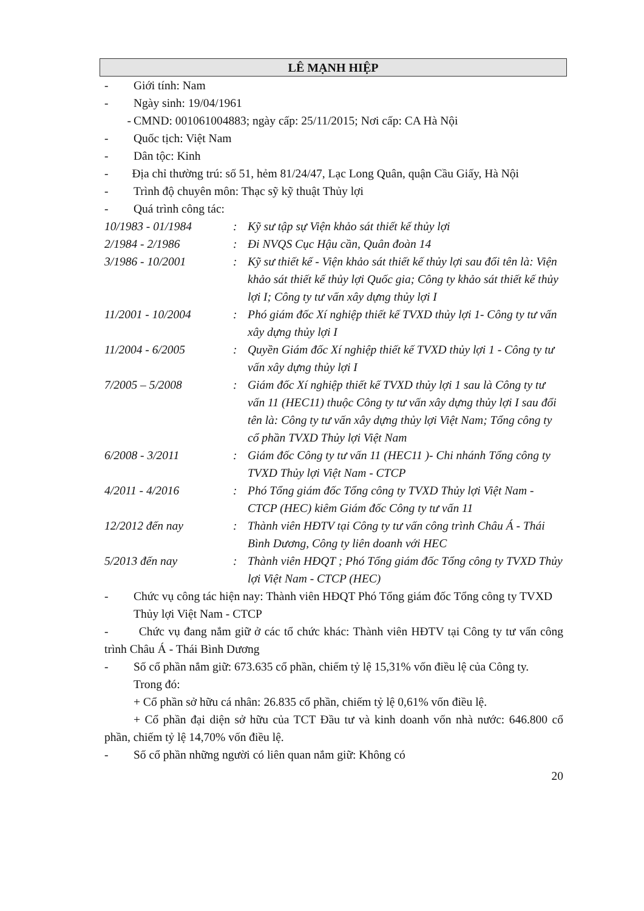LÊ MẠNH HIỆP
- Giới tính: Nam
- Ngày sinh: 19/04/1961
- CMND: 001061004883; ngày cấp: 25/11/2015; Nơi cấp: CA Hà Nội
- Quốc tịch: Việt Nam
- Dân tộc: Kinh
- Địa chỉ thường trú: số 51, hẻm 81/24/47, Lạc Long Quân, quận Cầu Giấy, Hà Nội
- Trình độ chuyên môn: Thạc sỹ kỹ thuật Thủy lợi
- Quá trình công tác:
10/1983 - 01/1984: Kỹ sư tập sự Viện khảo sát thiết kế thủy lợi
2/1984 - 2/1986: Đi NVQS Cục Hậu cần, Quân đoàn 14
3/1986 - 10/2001: Kỹ sư thiết kế - Viện khảo sát thiết kế thủy lợi sau đổi tên là: Viện khảo sát thiết kế thủy lợi Quốc gia; Công ty khảo sát thiết kế thủy lợi I; Công ty tư vấn xây dựng thủy lợi I
11/2001 - 10/2004: Phó giám đốc Xí nghiệp thiết kế TVXD thủy lợi 1- Công ty tư vấn xây dựng thủy lợi I
11/2004 - 6/2005: Quyền Giám đốc Xí nghiệp thiết kế TVXD thủy lợi 1 - Công ty tư vấn xây dựng thủy lợi I
7/2005 – 5/2008: Giám đốc Xí nghiệp thiết kế TVXD thủy lợi 1 sau là Công ty tư vấn 11 (HEC11) thuộc Công ty tư vấn xây dựng thủy lợi I sau đổi tên là: Công ty tư vấn xây dựng thủy lợi Việt Nam; Tổng công ty cổ phần TVXD Thủy lợi Việt Nam
6/2008 - 3/2011: Giám đốc Công ty tư vấn 11 (HEC11 )- Chi nhánh Tổng công ty TVXD Thủy lợi Việt Nam - CTCP
4/2011 - 4/2016: Phó Tổng giám đốc Tổng công ty TVXD Thủy lợi Việt Nam - CTCP (HEC) kiêm Giám đốc Công ty tư vấn 11
12/2012 đến nay: Thành viên HĐTV tại Công ty tư vấn công trình Châu Á - Thái Bình Dương, Công ty liên doanh với HEC
5/2013 đến nay: Thành viên HĐQT ; Phó Tổng giám đốc Tổng công ty TVXD Thủy lợi Việt Nam - CTCP (HEC)
- Chức vụ công tác hiện nay: Thành viên HĐQT Phó Tổng giám đốc Tổng công ty TVXD Thủy lợi Việt Nam - CTCP
- Chức vụ đang nắm giữ ở các tổ chức khác: Thành viên HĐTV tại Công ty tư vấn công trình Châu Á - Thái Bình Dương
- Số cổ phần nắm giữ: 673.635 cổ phần, chiếm tỷ lệ 15,31% vốn điều lệ của Công ty.
Trong đó:
+ Cổ phần sở hữu cá nhân: 26.835 cổ phần, chiếm tỷ lệ 0,61% vốn điều lệ.
+ Cổ phần đại diện sở hữu của TCT Đầu tư và kinh doanh vốn nhà nước: 646.800 cổ phần, chiếm tỷ lệ 14,70% vốn điều lệ.
- Số cổ phần những người có liên quan nắm giữ: Không có
20